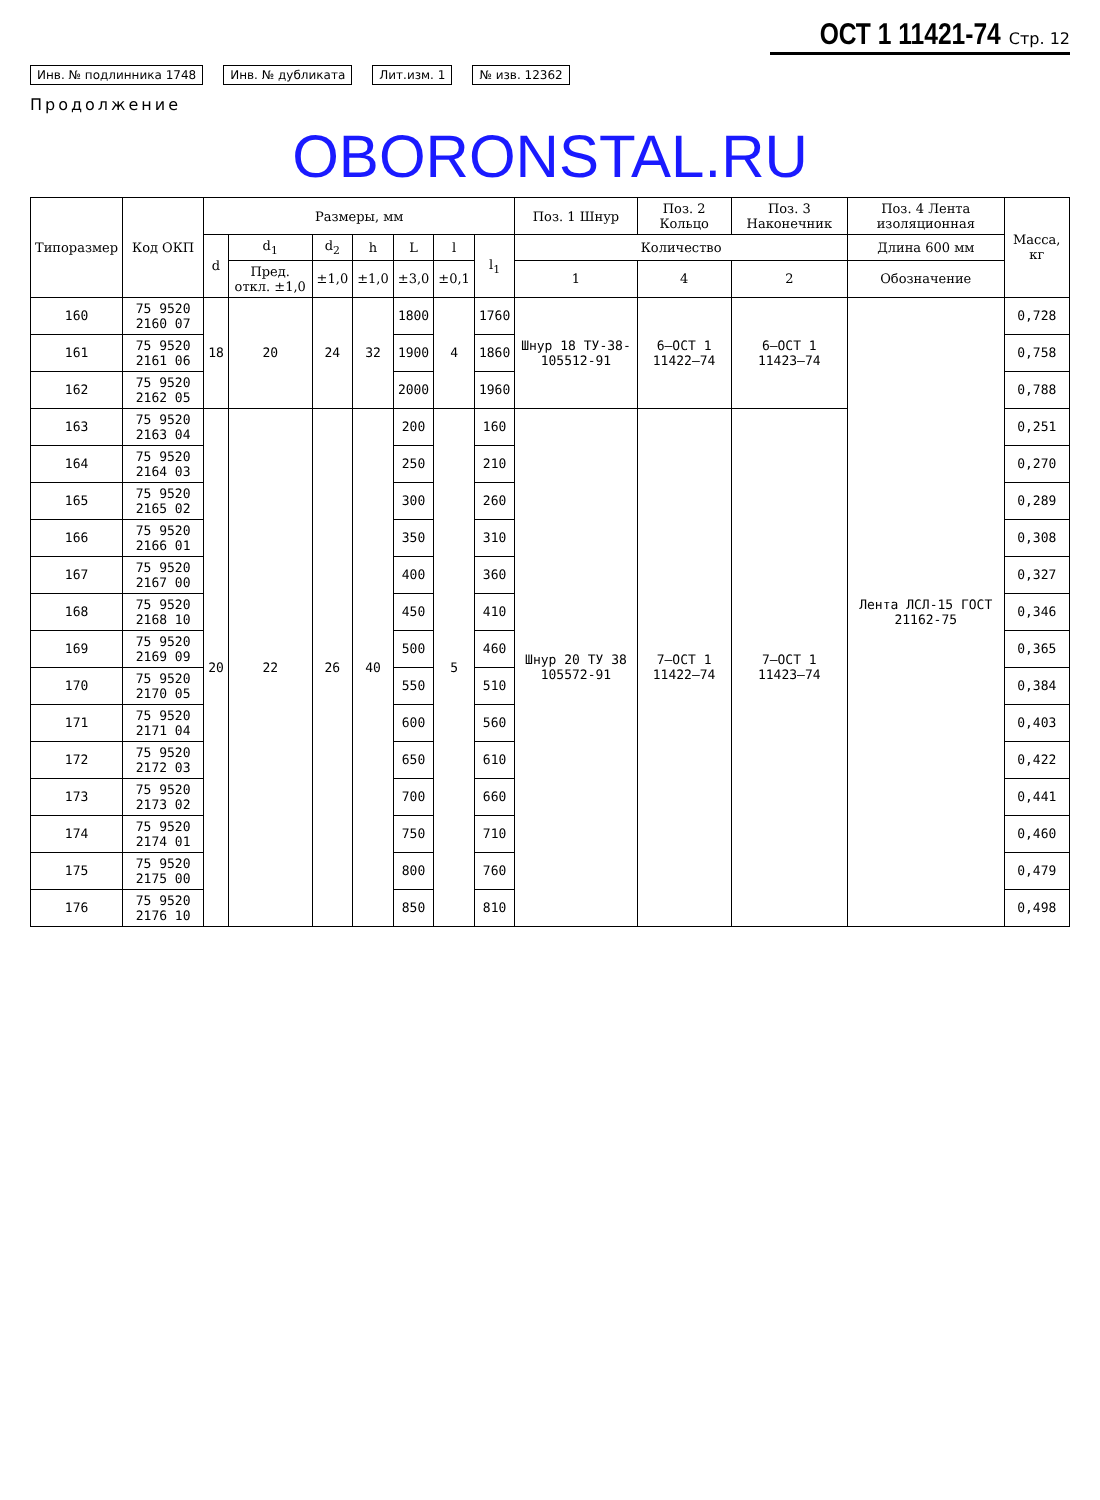ОСТ 1 11421-74 Стр. 12
Инв. № подлинника 1748 Инв. № дубликата Лит.изм. 1 № изв. 12362
Продолжение
OBORONSTAL.RU
| Типоразмер | Код ОКП | Размеры, мм | | | | | | | Поз. 1 Шнур | Поз. 2 Кольцо | Поз. 3 Наконечник | Поз. 4 Лента изоляционная | Масса, кг |
| --- | --- | --- | --- | --- | --- | --- | --- | --- | --- | --- | --- | --- | --- |
| | | d | d<sub>1</sub> | d<sub>2</sub> | h | L | l | l<sub>1</sub> | Количество | | | Длина 600 мм | |
| | | | Пред. откл. ±1,0 | ±1,0 | ±1,0 | ±3,0 | ±0,1 | | 1 | 4 | 2 | Обозначение | |
| 160 | 75 9520 2160 07 | 18 | 20 | 24 | 32 | 1800 | 4 | 1760 | Шнур 18 ТУ-38-105512-91 | 6–ОСТ 1 11422–74 | 6–ОСТ 1 11423–74 | Лента ЛСЛ-15 ГОСТ 21162-75 | 0,728 |
| 161 | 75 9520 2161 06 | | | | | 1900 | | 1860 | | | | | 0,758 |
| 162 | 75 9520 2162 05 | | | | | 2000 | | 1960 | | | | | 0,788 |
| 163 | 75 9520 2163 04 | 20 | 22 | 26 | 40 | 200 | 5 | 160 | Шнур 20 ТУ 38 105572-91 | 7–ОСТ 1 11422–74 | 7–ОСТ 1 11423–74 | | 0,251 |
| 164 | 75 9520 2164 03 | | | | | 250 | | 210 | | | | | 0,270 |
| 165 | 75 9520 2165 02 | | | | | 300 | | 260 | | | | | 0,289 |
| 166 | 75 9520 2166 01 | | | | | 350 | | 310 | | | | | 0,308 |
| 167 | 75 9520 2167 00 | | | | | 400 | | 360 | | | | | 0,327 |
| 168 | 75 9520 2168 10 | | | | | 450 | | 410 | | | | | 0,346 |
| 169 | 75 9520 2169 09 | | | | | 500 | | 460 | | | | | 0,365 |
| 170 | 75 9520 2170 05 | | | | | 550 | | 510 | | | | | 0,384 |
| 171 | 75 9520 2171 04 | | | | | 600 | | 560 | | | | | 0,403 |
| 172 | 75 9520 2172 03 | | | | | 650 | | 610 | | | | | 0,422 |
| 173 | 75 9520 2173 02 | | | | | 700 | | 660 | | | | | 0,441 |
| 174 | 75 9520 2174 01 | | | | | 750 | | 710 | | | | | 0,460 |
| 175 | 75 9520 2175 00 | | | | | 800 | | 760 | | | | | 0,479 |
| 176 | 75 9520 2176 10 | | | | | 850 | | 810 | | | | | 0,498 |